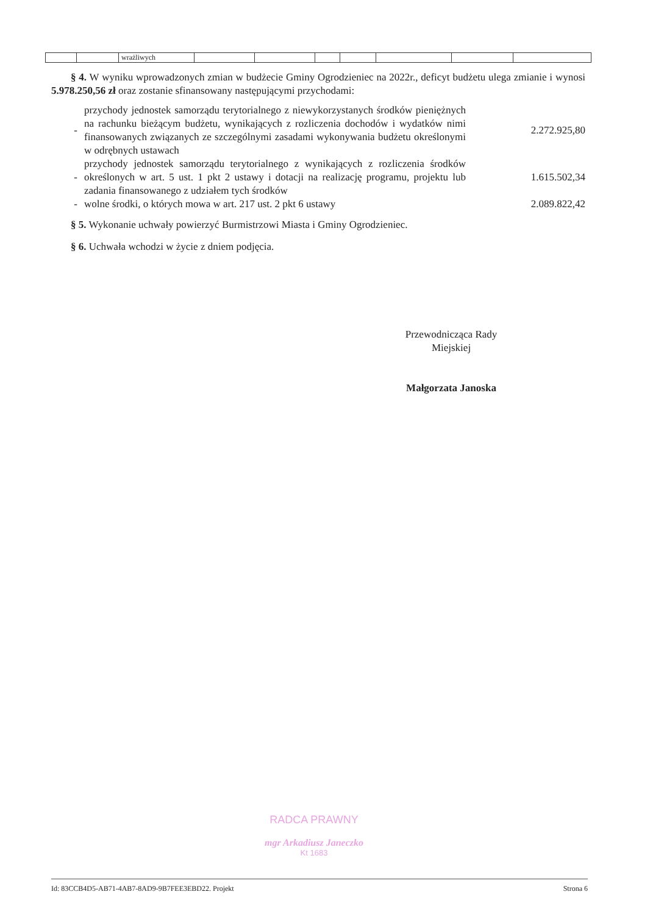| | | wrażliwych | | | | | | | |
§ 4. W wyniku wprowadzonych zmian w budżecie Gminy Ogrodzieniec na 2022r., deficyt budżetu ulega zmianie i wynosi 5.978.250,56 zł oraz zostanie sfinansowany następującymi przychodami:
| - | przychody jednostek samorządu terytorialnego z niewykorzystanych środków pieniężnych na rachunku bieżącym budżetu, wynikających z rozliczenia dochodów i wydatków nimi finansowanych związanych ze szczególnymi zasadami wykonywania budżetu określonymi w odrębnych ustawach | 2.272.925,80 |
| - | przychody jednostek samorządu terytorialnego z wynikających z rozliczenia środków określonych w art. 5 ust. 1 pkt 2 ustawy i dotacji na realizację programu, projektu lub zadania finansowanego z udziałem tych środków | 1.615.502,34 |
| - | wolne środki, o których mowa w art. 217 ust. 2 pkt 6 ustawy | 2.089.822,42 |
§ 5. Wykonanie uchwały powierzyć Burmistrzowi Miasta i Gminy Ogrodzieniec.
§ 6. Uchwała wchodzi w życie z dniem podjęcia.
Przewodnicząca Rady
Miejskiej
Małgorzata Janoska
RADCA PRAWNY
mgr Arkadiusz Janeczko
Kt 1683
Id: 83CCB4D5-AB71-4AB7-8AD9-9B7FEE3EBD22. Projekt Strona 6